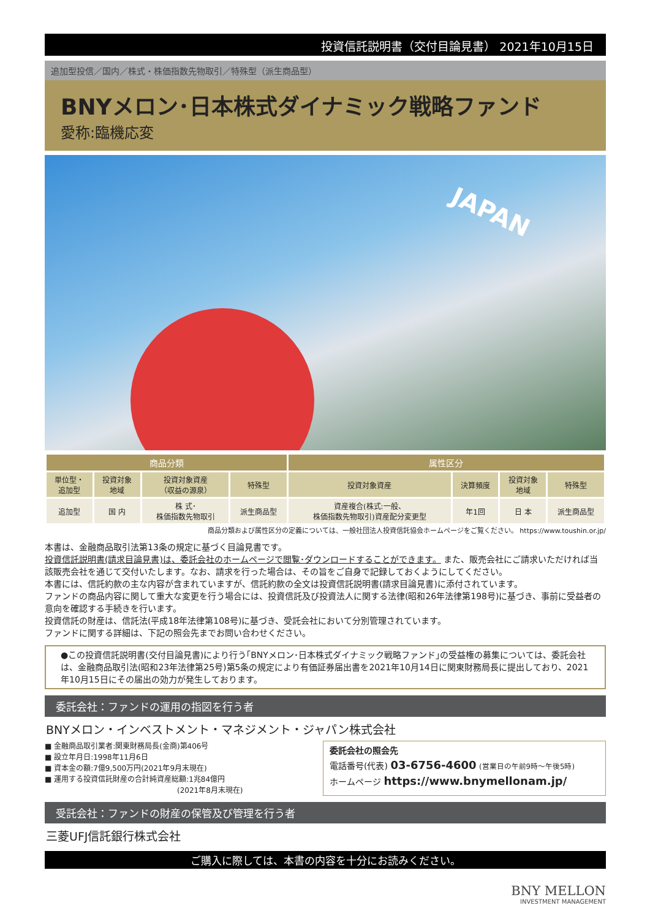投資信託説明書（交付目論見書） 2021年10月15日
追加型投信／国内／株式・株価指数先物取引／特殊型（派生商品型）
BNYメロン･日本株式ダイナミック戦略ファンド
愛称:臨機応変
JAPAN
| 商品分類 | | | | 属性区分 | | | |
| --- | --- | --- | --- | --- | --- | --- | --- |
| 単位型・ 追加型 | 投資対象 地域 | 投資対象資産 （収益の源泉） | 特殊型 | 投資対象資産 | 決算頻度 | 投資対象 地域 | 特殊型 |
| 追加型 | 国 内 | 株 式･ 株価指数先物取引 | 派生商品型 | 資産複合(株式:一般、 株価指数先物取引)資産配分変更型 | 年1回 | 日 本 | 派生商品型 |
商品分類および属性区分の定義については、一般社団法人投資信託協会ホームページをご覧ください。 https://www.toushin.or.jp/
本書は、金融商品取引法第13条の規定に基づく目論見書です。
投資信託説明書(請求目論見書)は、委託会社のホームページで閲覧･ダウンロードすることができます。 また、販売会社にご請求いただければ当該販売会社を通じて交付いたします。なお、請求を行った場合は、その旨をご自身で記録しておくようにしてください。
本書には、信託約款の主な内容が含まれていますが、信託約款の全文は投資信託説明書(請求目論見書)に添付されています。
ファンドの商品内容に関して重大な変更を行う場合には、投資信託及び投資法人に関する法律(昭和26年法律第198号)に基づき、事前に受益者の意向を確認する手続きを行います。
投資信託の財産は、信託法(平成18年法律第108号)に基づき、受託会社において分別管理されています。
ファンドに関する詳細は、下記の照会先までお問い合わせください。
●この投資信託説明書(交付目論見書)により行う｢BNYメロン･日本株式ダイナミック戦略ファンド｣の受益権の募集については、委託会社は、金融商品取引法(昭和23年法律第25号)第5条の規定により有価証券届出書を2021年10月14日に関東財務局長に提出しており、2021年10月15日にその届出の効力が発生しております。
委託会社：ファンドの運用の指図を行う者
BNYメロン・インベストメント・マネジメント・ジャパン株式会社
■ 金融商品取引業者:関東財務局長(金商)第406号
■ 設立年月日:1998年11月6日
■ 資本金の額:7億9,500万円(2021年9月末現在)
■ 運用する投資信託財産の合計純資産総額:1兆84億円
　　　　　　　　　　　　　　　　　　(2021年8月末現在)
委託会社の照会先
電話番号(代表) 03-6756-4600 (営業日の午前9時～午後5時)
ホームページ https://www.bnymellonam.jp/
受託会社：ファンドの財産の保管及び管理を行う者
三菱UFJ信託銀行株式会社
ご購入に際しては、本書の内容を十分にお読みください。
BNY MELLON
INVESTMENT MANAGEMENT